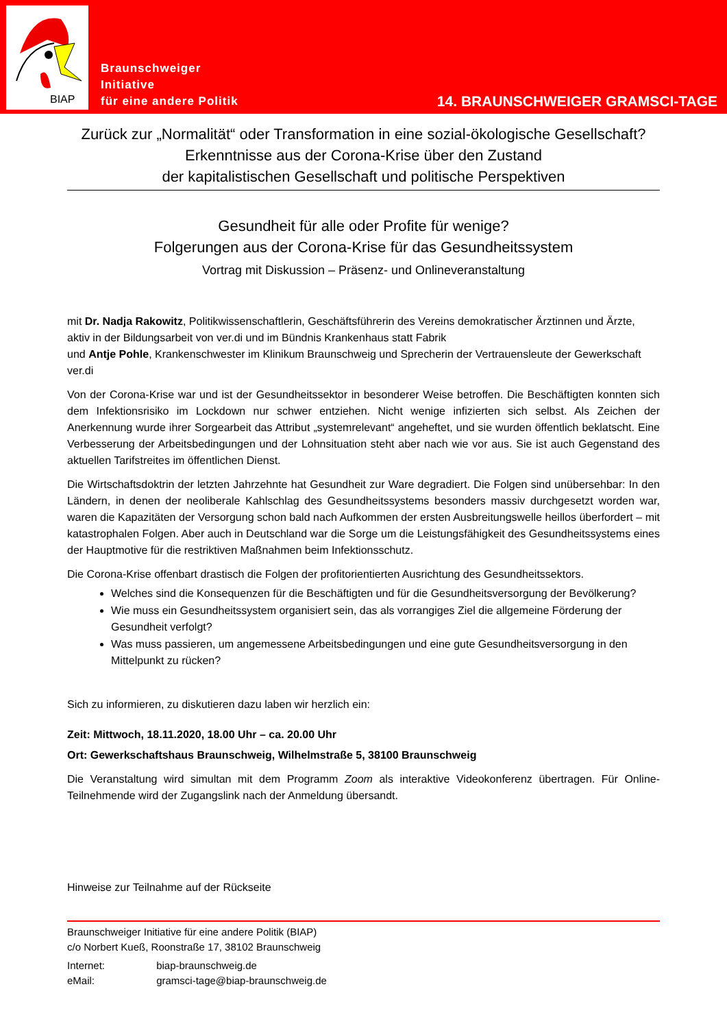BIAP
Braunschweiger
Initiative
für eine andere Politik
14. BRAUNSCHWEIGER GRAMSCI-TAGE
Zurück zur „Normalität“ oder Transformation in eine sozial-ökologische Gesellschaft?
Erkenntnisse aus der Corona-Krise über den Zustand
der kapitalistischen Gesellschaft und politische Perspektiven
Gesundheit für alle oder Profite für wenige?
Folgerungen aus der Corona-Krise für das Gesundheitssystem
Vortrag mit Diskussion – Präsenz- und Onlineveranstaltung
mit Dr. Nadja Rakowitz, Politikwissenschaftlerin, Geschäftsführerin des Vereins demokratischer Ärztinnen und Ärzte, aktiv in der Bildungsarbeit von ver.di und im Bündnis Krankenhaus statt Fabrik
und Antje Pohle, Krankenschwester im Klinikum Braunschweig und Sprecherin der Vertrauensleute der Gewerkschaft ver.di
Von der Corona-Krise war und ist der Gesundheitssektor in besonderer Weise betroffen. Die Beschäftigten konnten sich dem Infektionsrisiko im Lockdown nur schwer entziehen. Nicht wenige infizierten sich selbst. Als Zeichen der Anerkennung wurde ihrer Sorgearbeit das Attribut „systemrelevant“ angeheftet, und sie wurden öffentlich beklatscht. Eine Verbesserung der Arbeitsbedingungen und der Lohnsituation steht aber nach wie vor aus. Sie ist auch Gegenstand des aktuellen Tarifstreites im öffentlichen Dienst.
Die Wirtschaftsdoktrin der letzten Jahrzehnte hat Gesundheit zur Ware degradiert. Die Folgen sind unübersehbar: In den Ländern, in denen der neoliberale Kahlschlag des Gesundheitssystems besonders massiv durchgesetzt worden war, waren die Kapazitäten der Versorgung schon bald nach Aufkommen der ersten Ausbreitungswelle heillos überfordert – mit katastrophalen Folgen. Aber auch in Deutschland war die Sorge um die Leistungsfähigkeit des Gesundheitssystems eines der Hauptmotive für die restriktiven Maßnahmen beim Infektionsschutz.
Die Corona-Krise offenbart drastisch die Folgen der profitorientierten Ausrichtung des Gesundheitssektors.
Welches sind die Konsequenzen für die Beschäftigten und für die Gesundheitsversorgung der Bevölkerung?
Wie muss ein Gesundheitssystem organisiert sein, das als vorrangiges Ziel die allgemeine Förderung der Gesundheit verfolgt?
Was muss passieren, um angemessene Arbeitsbedingungen und eine gute Gesundheitsversorgung in den Mittelpunkt zu rücken?
Sich zu informieren, zu diskutieren dazu laben wir herzlich ein:
Zeit: Mittwoch, 18.11.2020, 18.00 Uhr – ca. 20.00 Uhr
Ort: Gewerkschaftshaus Braunschweig, Wilhelmstraße 5, 38100 Braunschweig
Die Veranstaltung wird simultan mit dem Programm Zoom als interaktive Videokonferenz übertragen. Für Online-Teilnehmende wird der Zugangslink nach der Anmeldung übersandt.
Hinweise zur Teilnahme auf der Rückseite
Braunschweiger Initiative für eine andere Politik (BIAP)
c/o Norbert Kueß, Roonstraße 17, 38102 Braunschweig
Internet: biap-braunschweig.de
eMail: gramsci-tage@biap-braunschweig.de